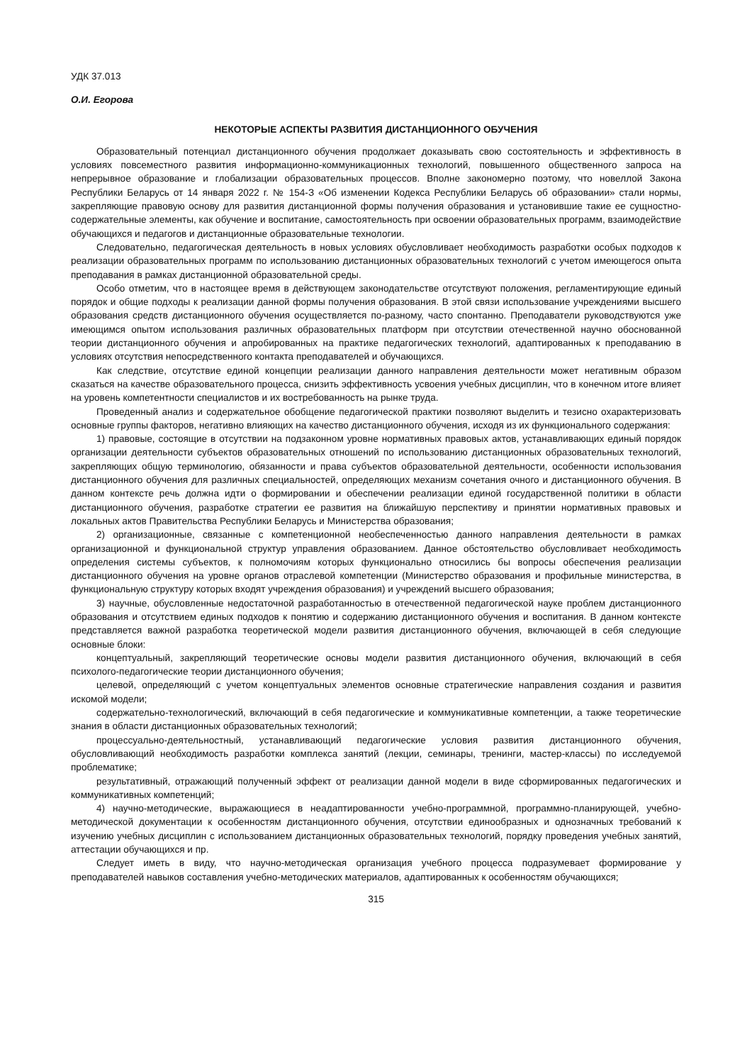УДК 37.013
О.И. Егорова
НЕКОТОРЫЕ АСПЕКТЫ РАЗВИТИЯ ДИСТАНЦИОННОГО ОБУЧЕНИЯ
Образовательный потенциал дистанционного обучения продолжает доказывать свою состоятельность и эффективность в условиях повсеместного развития информационно-коммуникационных технологий, повышенного общественного запроса на непрерывное образование и глобализации образовательных процессов. Вполне закономерно поэтому, что новеллой Закона Республики Беларусь от 14 января 2022 г. № 154-З «Об изменении Кодекса Республики Беларусь об образовании» стали нормы, закрепляющие правовую основу для развития дистанционной формы получения образования и установившие такие ее сущностно-содержательные элементы, как обучение и воспитание, самостоятельность при освоении образовательных программ, взаимодействие обучающихся и педагогов и дистанционные образовательные технологии.
Следовательно, педагогическая деятельность в новых условиях обусловливает необходимость разработки особых подходов к реализации образовательных программ по использованию дистанционных образовательных технологий с учетом имеющегося опыта преподавания в рамках дистанционной образовательной среды.
Особо отметим, что в настоящее время в действующем законодательстве отсутствуют положения, регламентирующие единый порядок и общие подходы к реализации данной формы получения образования. В этой связи использование учреждениями высшего образования средств дистанционного обучения осуществляется по-разному, часто спонтанно. Преподаватели руководствуются уже имеющимся опытом использования различных образовательных платформ при отсутствии отечественной научно обоснованной теории дистанционного обучения и апробированных на практике педагогических технологий, адаптированных к преподаванию в условиях отсутствия непосредственного контакта преподавателей и обучающихся.
Как следствие, отсутствие единой концепции реализации данного направления деятельности может негативным образом сказаться на качестве образовательного процесса, снизить эффективность усвоения учебных дисциплин, что в конечном итоге влияет на уровень компетентности специалистов и их востребованность на рынке труда.
Проведенный анализ и содержательное обобщение педагогической практики позволяют выделить и тезисно охарактеризовать основные группы факторов, негативно влияющих на качество дистанционного обучения, исходя из их функционального содержания:
1) правовые, состоящие в отсутствии на подзаконном уровне нормативных правовых актов, устанавливающих единый порядок организации деятельности субъектов образовательных отношений по использованию дистанционных образовательных технологий, закрепляющих общую терминологию, обязанности и права субъектов образовательной деятельности, особенности использования дистанционного обучения для различных специальностей, определяющих механизм сочетания очного и дистанционного обучения. В данном контексте речь должна идти о формировании и обеспечении реализации единой государственной политики в области дистанционного обучения, разработке стратегии ее развития на ближайшую перспективу и принятии нормативных правовых и локальных актов Правительства Республики Беларусь и Министерства образования;
2) организационные, связанные с компетенционной необеспеченностью данного направления деятельности в рамках организационной и функциональной структур управления образованием. Данное обстоятельство обусловливает необходимость определения системы субъектов, к полномочиям которых функционально относились бы вопросы обеспечения реализации дистанционного обучения на уровне органов отраслевой компетенции (Министерство образования и профильные министерства, в функциональную структуру которых входят учреждения образования) и учреждений высшего образования;
3) научные, обусловленные недостаточной разработанностью в отечественной педагогической науке проблем дистанционного образования и отсутствием единых подходов к понятию и содержанию дистанционного обучения и воспитания. В данном контексте представляется важной разработка теоретической модели развития дистанционного обучения, включающей в себя следующие основные блоки:
концептуальный, закрепляющий теоретические основы модели развития дистанционного обучения, включающий в себя психолого-педагогические теории дистанционного обучения;
целевой, определяющий с учетом концептуальных элементов основные стратегические направления создания и развития искомой модели;
содержательно-технологический, включающий в себя педагогические и коммуникативные компетенции, а также теоретические знания в области дистанционных образовательных технологий;
процессуально-деятельностный, устанавливающий педагогические условия развития дистанционного обучения, обусловливающий необходимость разработки комплекса занятий (лекции, семинары, тренинги, мастер-классы) по исследуемой проблематике;
результативный, отражающий полученный эффект от реализации данной модели в виде сформированных педагогических и коммуникативных компетенций;
4) научно-методические, выражающиеся в неадаптированности учебно-программной, программно-планирующей, учебно-методической документации к особенностям дистанционного обучения, отсутствии единообразных и однозначных требований к изучению учебных дисциплин с использованием дистанционных образовательных технологий, порядку проведения учебных занятий, аттестации обучающихся и пр.
Следует иметь в виду, что научно-методическая организация учебного процесса подразумевает формирование у преподавателей навыков составления учебно-методических материалов, адаптированных к особенностям обучающихся;
315